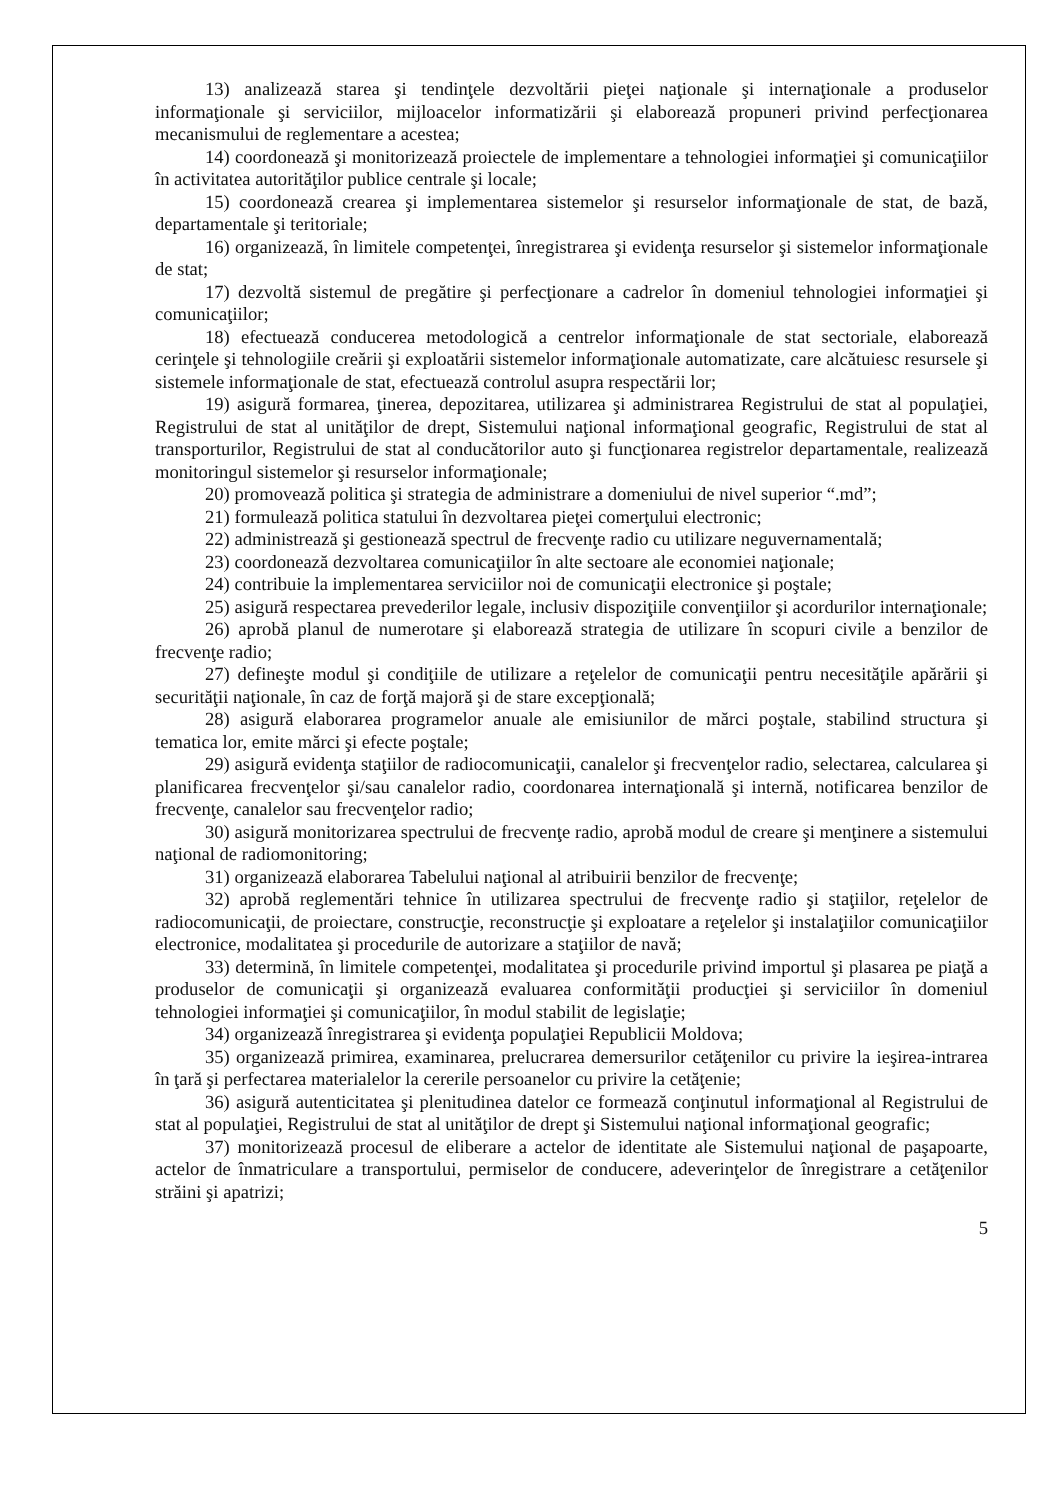13) analizează starea şi tendinţele dezvoltării pieţei naţionale şi internaţionale a produselor informaţionale şi serviciilor, mijloacelor informatizării şi elaborează propuneri privind perfecţionarea mecanismului de reglementare a acestea;
14) coordonează şi monitorizează proiectele de implementare a tehnologiei informaţiei şi comunicaţiilor în activitatea autorităţilor publice centrale şi locale;
15) coordonează crearea şi implementarea sistemelor şi resurselor informaţionale de stat, de bază, departamentale şi teritoriale;
16) organizează, în limitele competenţei, înregistrarea şi evidenţa resurselor şi sistemelor informaţionale de stat;
17) dezvoltă sistemul de pregătire şi perfecţionare a cadrelor în domeniul tehnologiei informaţiei şi comunicaţiilor;
18) efectuează conducerea metodologică a centrelor informaţionale de stat sectoriale, elaborează cerinţele şi tehnologiile creării şi exploatării sistemelor informaţionale automatizate, care alcătuiesc resursele şi sistemele informaţionale de stat, efectuează controlul asupra respectării lor;
19) asigură formarea, ţinerea, depozitarea, utilizarea şi administrarea Registrului de stat al populaţiei, Registrului de stat al unităţilor de drept, Sistemului naţional informaţional geografic, Registrului de stat al transporturilor, Registrului de stat al conducătorilor auto şi funcţionarea registrelor departamentale, realizează monitoringul sistemelor şi resurselor informaţionale;
20) promovează politica şi strategia de administrare a domeniului de nivel superior “.md”;
21) formulează politica statului în dezvoltarea pieţei comerţului electronic;
22) administrează şi gestionează spectrul de frecvenţe radio cu utilizare neguvernamentală;
23) coordonează dezvoltarea comunicaţiilor în alte sectoare ale economiei naţionale;
24) contribuie la implementarea serviciilor noi de comunicaţii electronice şi poştale;
25) asigură respectarea prevederilor legale, inclusiv dispoziţiile convenţiilor şi acordurilor internaţionale;
26) aprobă planul de numerotare şi elaborează strategia de utilizare în scopuri civile a benzilor de frecvenţe radio;
27) defineşte modul şi condiţiile de utilizare a reţelelor de comunicaţii pentru necesităţile apărării şi securităţii naţionale, în caz de forţă majoră şi de stare excepţională;
28) asigură elaborarea programelor anuale ale emisiunilor de mărci poştale, stabilind structura şi tematica lor, emite mărci şi efecte poştale;
29) asigură evidenţa staţiilor de radiocomunicaţii, canalelor şi frecvenţelor radio, selectarea, calcularea şi planificarea frecvenţelor şi/sau canalelor radio, coordonarea internaţională şi internă, notificarea benzilor de frecvenţe, canalelor sau frecvenţelor radio;
30) asigură monitorizarea spectrului de frecvenţe radio, aprobă modul de creare şi menţinere a sistemului naţional de radiomonitoring;
31) organizează elaborarea Tabelului naţional al atribuirii benzilor de frecvenţe;
32) aprobă reglementări tehnice în utilizarea spectrului de frecvenţe radio şi staţiilor, reţelelor de radiocomunicaţii, de proiectare, construcţie, reconstrucţie şi exploatare a reţelelor şi instalaţiilor comunicaţiilor electronice, modalitatea şi procedurile de autorizare a staţiilor de navă;
33) determină, în limitele competenţei, modalitatea şi procedurile privind importul şi plasarea pe piaţă a produselor de comunicaţii şi organizează evaluarea conformităţii producţiei şi serviciilor în domeniul tehnologiei informaţiei şi comunicaţiilor, în modul stabilit de legislaţie;
34) organizează înregistrarea şi evidenţa populaţiei Republicii Moldova;
35) organizează primirea, examinarea, prelucrarea demersurilor cetăţenilor cu privire la ieşirea-intrarea în ţară şi perfectarea materialelor la cererile persoanelor cu privire la cetăţenie;
36) asigură autenticitatea şi plenitudinea datelor ce formează conţinutul informaţional al Registrului de stat al populaţiei, Registrului de stat al unităţilor de drept şi Sistemului naţional informaţional geografic;
37) monitorizează procesul de eliberare a actelor de identitate ale Sistemului naţional de paşapoarte, actelor de înmatriculare a transportului, permiselor de conducere, adeverinţelor de înregistrare a cetăţenilor străini şi apatrizi;
5